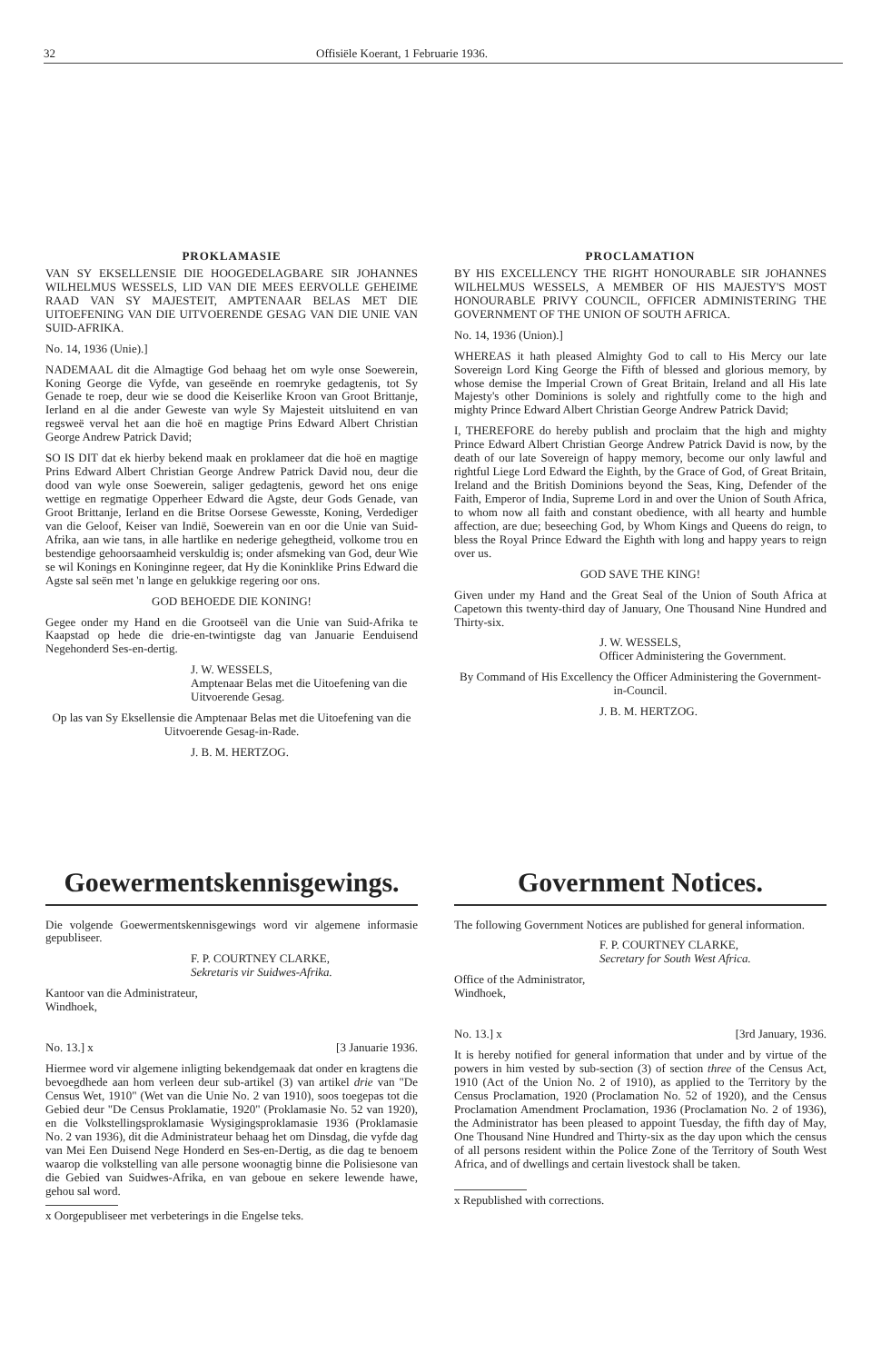32 Offisiële Koerant, 1 Februarie 1936.
PROKLAMASIE
VAN SY EKSELLENSIE DIE HOOGEDELAGBARE SIR JOHANNES WILHELMUS WESSELS, LID VAN DIE MEES EERVOLLE GEHEIME RAAD VAN SY MAJESTEIT, AMPTENAAR BELAS MET DIE UITOEFENING VAN DIE UITVOERENDE GESAG VAN DIE UNIE VAN SUID-AFRIKA.
No. 14, 1936 (Unie).]
NADEMAAL dit die Almagtige God behaag het om wyle onse Soewerein, Koning George die Vyfde, van geseënde en roemryke gedagtenis, tot Sy Genade te roep, deur wie se dood die Keiserlike Kroon van Groot Brittanje, Ierland en al die ander Geweste van wyle Sy Majesteit uitsluitend en van regsweë verval het aan die hoë en magtige Prins Edward Albert Christian George Andrew Patrick David;
SO IS DIT dat ek hierby bekend maak en proklameer dat die hoë en magtige Prins Edward Albert Christian George Andrew Patrick David nou, deur die dood van wyle onse Soewerein, saliger gedagtenis, geword het ons enige wettige en regmatige Opperheer Edward die Agste, deur Gods Genade, van Groot Brittanje, Ierland en die Britse Oorsese Gewesste, Koning, Verdediger van die Geloof, Keiser van Indië, Soewerein van en oor die Unie van Suid-Afrika, aan wie tans, in alle hartlike en nederige gehegtheid, volkome trou en bestendige gehoorsaamheid verskuldig is; onder afsmeking van God, deur Wie se wil Konings en Koninginne regeer, dat Hy die Koninklike Prins Edward die Agste sal seën met 'n lange en gelukkige regering oor ons.
GOD BEHOEDE DIE KONING!
Gegee onder my Hand en die Grootseël van die Unie van Suid-Afrika te Kaapstad op hede die drie-en-twintigste dag van Januarie Eenduisend Negehonderd Ses-en-dertig.
J. W. WESSELS,
Amptenaar Belas met die Uitoefening van die Uitvoerende Gesag.
Op las van Sy Eksellensie die Amptenaar Belas met die Uitoefening van die Uitvoerende Gesag-in-Rade.
J. B. M. HERTZOG.
PROCLAMATION
BY HIS EXCELLENCY THE RIGHT HONOURABLE SIR JOHANNES WILHELMUS WESSELS, A MEMBER OF HIS MAJESTY'S MOST HONOURABLE PRIVY COUNCIL, OFFICER ADMINISTERING THE GOVERNMENT OF THE UNION OF SOUTH AFRICA.
No. 14, 1936 (Union).]
WHEREAS it hath pleased Almighty God to call to His Mercy our late Sovereign Lord King George the Fifth of blessed and glorious memory, by whose demise the Imperial Crown of Great Britain, Ireland and all His late Majesty's other Dominions is solely and rightfully come to the high and mighty Prince Edward Albert Christian George Andrew Patrick David;
I, THEREFORE do hereby publish and proclaim that the high and mighty Prince Edward Albert Christian George Andrew Patrick David is now, by the death of our late Sovereign of happy memory, become our only lawful and rightful Liege Lord Edward the Eighth, by the Grace of God, of Great Britain, Ireland and the British Dominions beyond the Seas, King, Defender of the Faith, Emperor of India, Supreme Lord in and over the Union of South Africa, to whom now all faith and constant obedience, with all hearty and humble affection, are due; beseeching God, by Whom Kings and Queens do reign, to bless the Royal Prince Edward the Eighth with long and happy years to reign over us.
GOD SAVE THE KING!
Given under my Hand and the Great Seal of the Union of South Africa at Capetown this twenty-third day of January, One Thousand Nine Hundred and Thirty-six.
J. W. WESSELS,
Officer Administering the Government.
By Command of His Excellency the Officer Administering the Government-in-Council.
J. B. M. HERTZOG.
Goewermentskennisgewings.
Die volgende Goewermentskennisgewings word vir algemene informasie gepubliseer.
F. P. COURTNEY CLARKE,
Sekretaris vir Suidwes-Afrika.
Kantoor van die Administrateur,
Windhoek,
No. 13.] x [3 Januarie 1936.
Hiermee word vir algemene inligting bekendgemaak dat onder en kragtens die bevoegdhede aan hom verleen deur sub-artikel (3) van artikel drie van "De Census Wet, 1910" (Wet van die Unie No. 2 van 1910), soos toegepas tot die Gebied deur "De Census Proklamatie, 1920" (Proklamasie No. 52 van 1920), en die Volkstellingsproklamasie Wysigingsproklamasie 1936 (Proklamasie No. 2 van 1936), dit die Administrateur behaag het om Dinsdag, die vyfde dag van Mei Een Duisend Nege Honderd en Ses-en-Dertig, as die dag te benoem waarop die volkstelling van alle persone woonagtig binne die Polisiesone van die Gebied van Suidwes-Afrika, en van geboue en sekere lewende hawe, gehou sal word.
x Oorgepubliseer met verbeterings in die Engelse teks.
Government Notices.
The following Government Notices are published for general information.
F. P. COURTNEY CLARKE,
Secretary for South West Africa.
Office of the Administrator,
Windhoek,
No. 13.] x [3rd January, 1936.
It is hereby notified for general information that under and by virtue of the powers in him vested by sub-section (3) of section three of the Census Act, 1910 (Act of the Union No. 2 of 1910), as applied to the Territory by the Census Proclamation, 1920 (Proclamation No. 52 of 1920), and the Census Proclamation Amendment Proclamation, 1936 (Proclamation No. 2 of 1936), the Administrator has been pleased to appoint Tuesday, the fifth day of May, One Thousand Nine Hundred and Thirty-six as the day upon which the census of all persons resident within the Police Zone of the Territory of South West Africa, and of dwellings and certain livestock shall be taken.
x Republished with corrections.